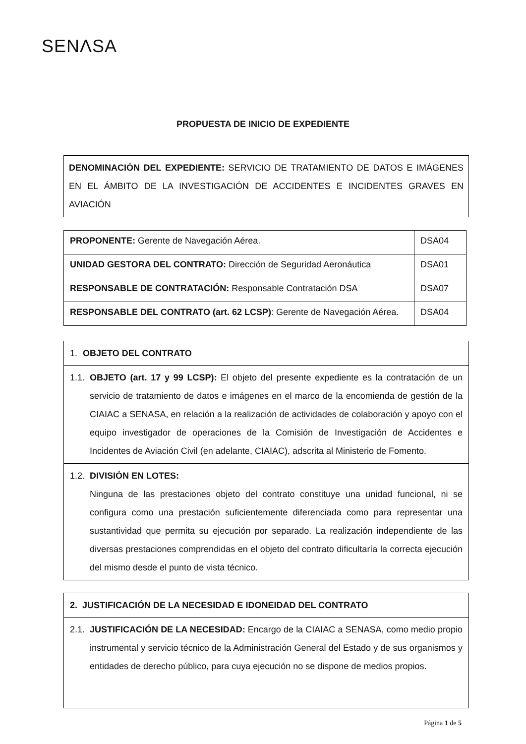SENΛSA
PROPUESTA DE INICIO DE EXPEDIENTE
DENOMINACIÓN DEL EXPEDIENTE: SERVICIO DE TRATAMIENTO DE DATOS E IMÁGENES EN EL ÁMBITO DE LA INVESTIGACIÓN DE ACCIDENTES E INCIDENTES GRAVES EN AVIACIÓN
| PROPONENTE: Gerente de Navegación Aérea. | DSA04 |
| UNIDAD GESTORA DEL CONTRATO: Dirección de Seguridad Aeronáutica | DSA01 |
| RESPONSABLE DE CONTRATACIÓN: Responsable Contratación DSA | DSA07 |
| RESPONSABLE DEL CONTRATO (art. 62 LCSP) : Gerente de Navegación Aérea. | DSA04 |
1. OBJETO DEL CONTRATO
1.1. OBJETO (art. 17 y 99 LCSP): El objeto del presente expediente es la contratación de un servicio de tratamiento de datos e imágenes en el marco de la encomienda de gestión de la CIAIAC a SENASA, en relación a la realización de actividades de colaboración y apoyo con el equipo investigador de operaciones de la Comisión de Investigación de Accidentes e Incidentes de Aviación Civil (en adelante, CIAIAC), adscrita al Ministerio de Fomento.
1.2. DIVISIÓN EN LOTES:
Ninguna de las prestaciones objeto del contrato constituye una unidad funcional, ni se configura como una prestación suficientemente diferenciada como para representar una sustantividad que permita su ejecución por separado. La realización independiente de las diversas prestaciones comprendidas en el objeto del contrato dificultaría la correcta ejecución del mismo desde el punto de vista técnico.
2. JUSTIFICACIÓN DE LA NECESIDAD E IDONEIDAD DEL CONTRATO
2.1. JUSTIFICACIÓN DE LA NECESIDAD: Encargo de la CIAIAC a SENASA, como medio propio instrumental y servicio técnico de la Administración General del Estado y de sus organismos y entidades de derecho público, para cuya ejecución no se dispone de medios propios.
Página 1 de 5